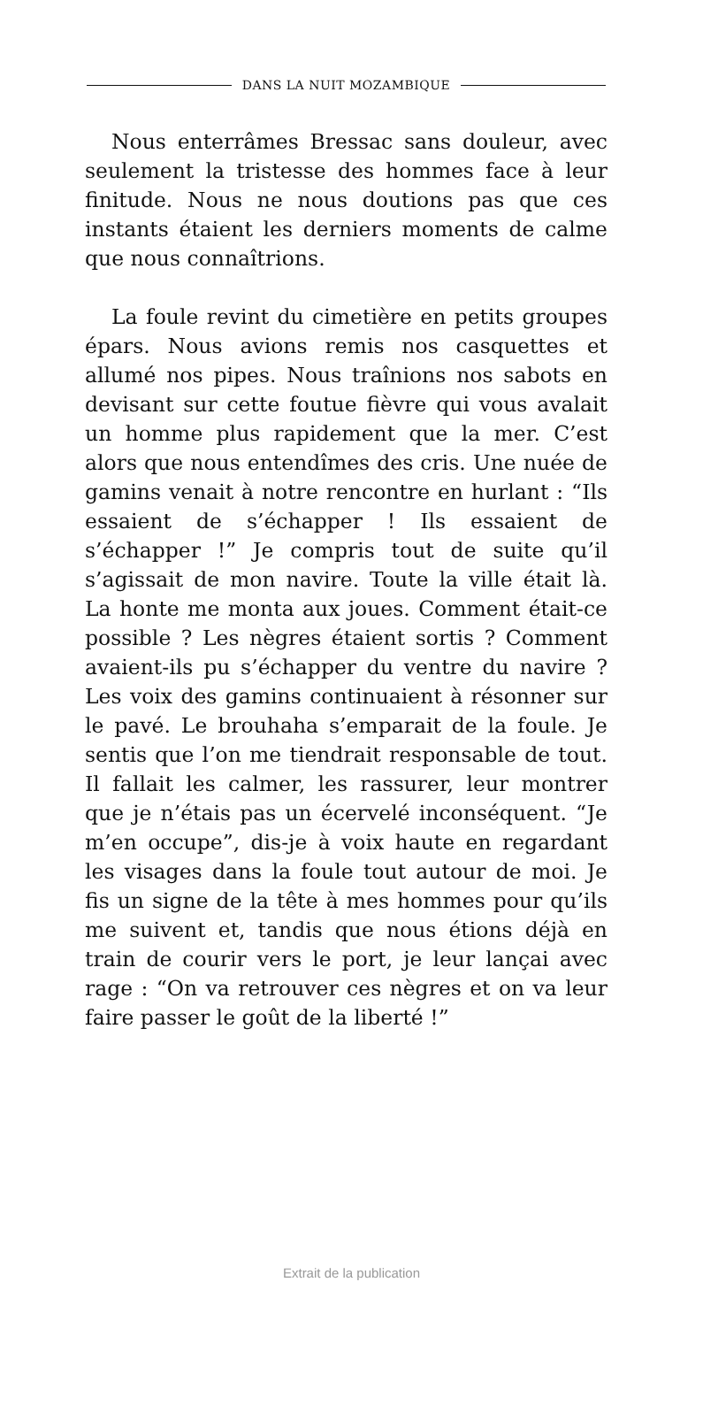DANS LA NUIT MOZAMBIQUE
Nous enterrâmes Bressac sans douleur, avec seulement la tristesse des hommes face à leur finitude. Nous ne nous doutions pas que ces instants étaient les derniers moments de calme que nous connaîtrions.
La foule revint du cimetière en petits groupes épars. Nous avions remis nos casquettes et allumé nos pipes. Nous traînions nos sabots en devisant sur cette foutue fièvre qui vous avalait un homme plus rapidement que la mer. C’est alors que nous entendîmes des cris. Une nuée de gamins venait à notre rencontre en hurlant : “Ils essaient de s’échapper ! Ils essaient de s’échapper !” Je compris tout de suite qu’il s’agissait de mon navire. Toute la ville était là. La honte me monta aux joues. Comment était-ce possible ? Les nègres étaient sortis ? Comment avaient-ils pu s’échapper du ventre du navire ? Les voix des gamins continuaient à résonner sur le pavé. Le brouhaha s’emparait de la foule. Je sentis que l’on me tiendrait responsable de tout. Il fallait les calmer, les rassurer, leur montrer que je n’étais pas un écervelé inconséquent. “Je m’en occupe”, dis-je à voix haute en regardant les visages dans la foule tout autour de moi. Je fis un signe de la tête à mes hommes pour qu’ils me suivent et, tandis que nous étions déjà en train de courir vers le port, je leur lançai avec rage : “On va retrouver ces nègres et on va leur faire passer le goût de la liberté !”
Extrait de la publication